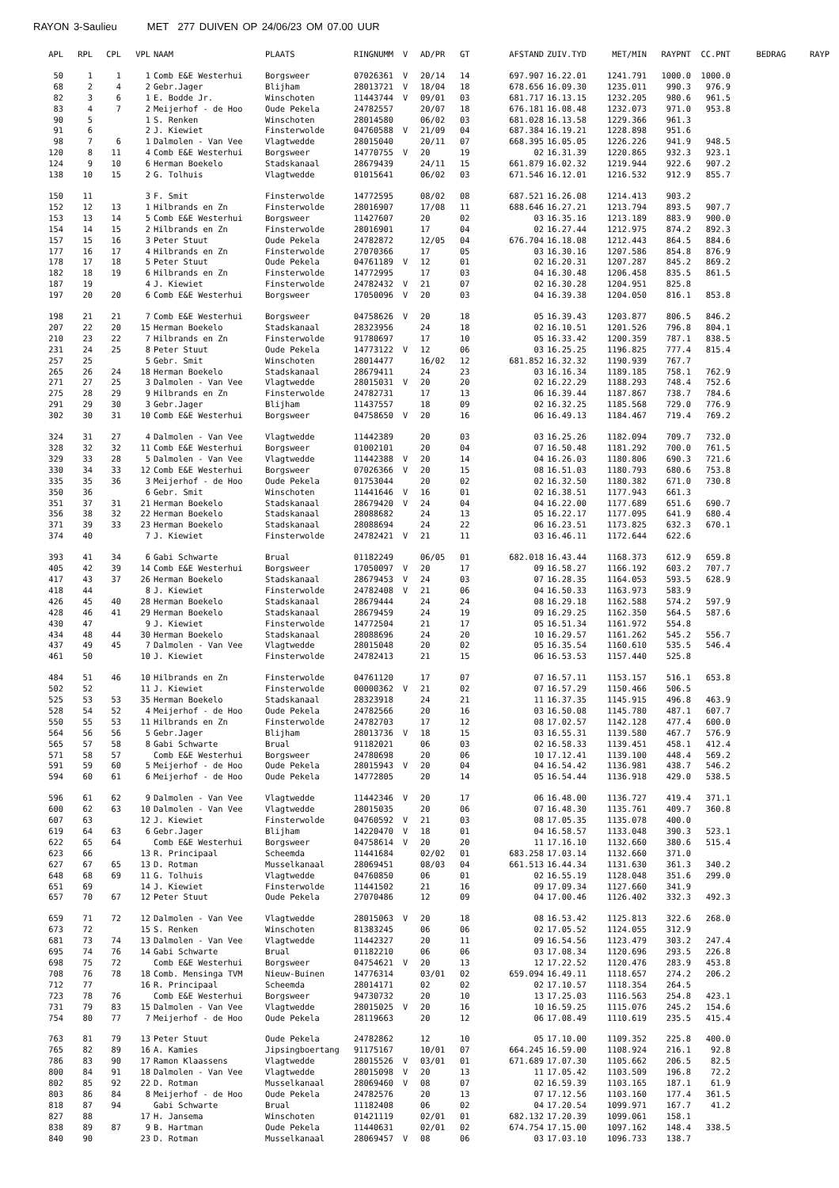RAYON 3-Saulieu MET 277 DUIVEN OP 24/06/23 OM 07.00 UUR
| APL | RPL | CPL | VPL | NAAM | PLAATS | RINGNUMM | V | AD/PR | GT | AFSTAND | ZUIV.TYD | MET/MIN | RAYPNT | CC.PNT | BEDRAG | RAYP |
| --- | --- | --- | --- | --- | --- | --- | --- | --- | --- | --- | --- | --- | --- | --- | --- | --- |
| 50 | 1 | 1 | 1 | Comb E&E Westerhui | Borgsweer | 07026361 | V | 20/14 | 14 | 697.907 | 16.22.01 | 1241.791 | 1000.0 | 1000.0 | | |
| 68 | 2 | 4 | 2 | Gebr.Jager | Blijham | 28013721 | V | 18/04 | 18 | 678.656 | 16.09.30 | 1235.011 | 990.3 | 976.9 | | |
| 82 | 3 | 6 | 1 | E. Bodde Jr. | Winschoten | 11443744 | V | 09/01 | 03 | 681.717 | 16.13.15 | 1232.205 | 980.6 | 961.5 | | |
| 83 | 4 | 7 | 2 | Meijerhof - de Hoo | Oude Pekela | 24782557 | | 20/07 | 18 | 676.181 | 16.08.48 | 1232.073 | 971.0 | 953.8 | | |
| 90 | 5 | | 1 | S. Renken | Winschoten | 28014580 | | 06/02 | 03 | 681.028 | 16.13.58 | 1229.366 | 961.3 | | | |
| 91 | 6 | | 2 | J. Kiewiet | Finsterwolde | 04760588 | V | 21/09 | 04 | 687.384 | 16.19.21 | 1228.898 | 951.6 | | | |
| 98 | 7 | 6 | 1 | Dalmolen - Van Vee | Vlagtwedde | 28015040 | | 20/11 | 07 | 668.395 | 16.05.05 | 1226.226 | 941.9 | 948.5 | | |
| 120 | 8 | 11 | 4 | Comb E&E Westerhui | Borgsweer | 14770755 | V | 20 | 19 | 02 | 16.31.39 | 1220.865 | 932.3 | 923.1 | | |
| 124 | 9 | 10 | 6 | Herman Boekelo | Stadskanaal | 28679439 | | 24/11 | 15 | 661.879 | 16.02.32 | 1219.944 | 922.6 | 907.2 | | |
| 138 | 10 | 15 | 2 | G. Tolhuis | Vlagtwedde | 01015641 | | 06/02 | 03 | 671.546 | 16.12.01 | 1216.532 | 912.9 | 855.7 | | |
| 150 | 11 | | 3 | F. Smit | Finsterwolde | 14772595 | | 08/02 | 08 | 687.521 | 16.26.08 | 1214.413 | 903.2 | | | |
| 152 | 12 | 13 | 1 | Hilbrands en Zn | Finsterwolde | 28016907 | | 17/08 | 11 | 688.646 | 16.27.21 | 1213.794 | 893.5 | 907.7 | | |
| 153 | 13 | 14 | 5 | Comb E&E Westerhui | Borgsweer | 11427607 | | 20 | 02 | 03 | 16.35.16 | 1213.189 | 883.9 | 900.0 | | |
| 154 | 14 | 15 | 2 | Hilbrands en Zn | Finsterwolde | 28016901 | | 17 | 04 | 02 | 16.27.44 | 1212.975 | 874.2 | 892.3 | | |
| 157 | 15 | 16 | 3 | Peter Stuut | Oude Pekela | 24782872 | | 12/05 | 04 | 676.704 | 16.18.08 | 1212.443 | 864.5 | 884.6 | | |
| 177 | 16 | 17 | 4 | Hilbrands en Zn | Finsterwolde | 27070366 | | 17 | 05 | 03 | 16.30.16 | 1207.586 | 854.8 | 876.9 | | |
| 178 | 17 | 18 | 5 | Peter Stuut | Oude Pekela | 04761189 | V | 12 | 01 | 02 | 16.20.31 | 1207.287 | 845.2 | 869.2 | | |
| 182 | 18 | 19 | 6 | Hilbrands en Zn | Finsterwolde | 14772995 | | 17 | 03 | 04 | 16.30.48 | 1206.458 | 835.5 | 861.5 | | |
| 187 | 19 | | 4 | J. Kiewiet | Finsterwolde | 24782432 | V | 21 | 07 | 02 | 16.30.28 | 1204.951 | 825.8 | | | |
| 197 | 20 | 20 | 6 | Comb E&E Westerhui | Borgsweer | 17050096 | V | 20 | 03 | 04 | 16.39.38 | 1204.050 | 816.1 | 853.8 | | |
| 198 | 21 | 21 | 7 | Comb E&E Westerhui | Borgsweer | 04758626 | V | 20 | 18 | 05 | 16.39.43 | 1203.877 | 806.5 | 846.2 | | |
| 207 | 22 | 20 | 15 | Herman Boekelo | Stadskanaal | 28323956 | | 24 | 18 | 02 | 16.10.51 | 1201.526 | 796.8 | 804.1 | | |
| 210 | 23 | 22 | 7 | Hilbrands en Zn | Finsterwolde | 91780697 | | 17 | 10 | 05 | 16.33.42 | 1200.359 | 787.1 | 838.5 | | |
| 231 | 24 | 25 | 8 | Peter Stuut | Oude Pekela | 14773122 | V | 12 | 06 | 03 | 16.25.25 | 1196.825 | 777.4 | 815.4 | | |
| 257 | 25 | | 5 | Gebr. Smit | Winschoten | 28014477 | | 16/02 | 12 | 681.852 | 16.32.32 | 1190.939 | 767.7 | | | |
| 265 | 26 | 24 | 18 | Herman Boekelo | Stadskanaal | 28679411 | | 24 | 23 | 03 | 16.16.34 | 1189.185 | 758.1 | 762.9 | | |
| 271 | 27 | 25 | 3 | Dalmolen - Van Vee | Vlagtwedde | 28015031 | V | 20 | 20 | 02 | 16.22.29 | 1188.293 | 748.4 | 752.6 | | |
| 275 | 28 | 29 | 9 | Hilbrands en Zn | Finsterwolde | 24782731 | | 17 | 13 | 06 | 16.39.44 | 1187.867 | 738.7 | 784.6 | | |
| 291 | 29 | 30 | 3 | Gebr.Jager | Blijham | 11437557 | | 18 | 09 | 02 | 16.32.25 | 1185.568 | 729.0 | 776.9 | | |
| 302 | 30 | 31 | 10 | Comb E&E Westerhui | Borgsweer | 04758650 | V | 20 | 16 | 06 | 16.49.13 | 1184.467 | 719.4 | 769.2 | | |
| 324 | 31 | 27 | 4 | Dalmolen - Van Vee | Vlagtwedde | 11442389 | | 20 | 03 | 03 | 16.25.26 | 1182.094 | 709.7 | 732.0 | | |
| 328 | 32 | 32 | 11 | Comb E&E Westerhui | Borgsweer | 01002101 | | 20 | 04 | 07 | 16.50.48 | 1181.292 | 700.0 | 761.5 | | |
| 329 | 33 | 28 | 5 | Dalmolen - Van Vee | Vlagtwedde | 11442388 | V | 20 | 14 | 04 | 16.26.03 | 1180.806 | 690.3 | 721.6 | | |
| 330 | 34 | 33 | 12 | Comb E&E Westerhui | Borgsweer | 07026366 | V | 20 | 15 | 08 | 16.51.03 | 1180.793 | 680.6 | 753.8 | | |
| 335 | 35 | 36 | 3 | Meijerhof - de Hoo | Oude Pekela | 01753044 | | 20 | 02 | 02 | 16.32.50 | 1180.382 | 671.0 | 730.8 | | |
| 350 | 36 | | 6 | Gebr. Smit | Winschoten | 11441646 | V | 16 | 01 | 02 | 16.38.51 | 1177.943 | 661.3 | | | |
| 351 | 37 | 31 | 21 | Herman Boekelo | Stadskanaal | 28679420 | V | 24 | 04 | 04 | 16.22.00 | 1177.689 | 651.6 | 690.7 | | |
| 356 | 38 | 32 | 22 | Herman Boekelo | Stadskanaal | 28088682 | | 24 | 13 | 05 | 16.22.17 | 1177.095 | 641.9 | 680.4 | | |
| 371 | 39 | 33 | 23 | Herman Boekelo | Stadskanaal | 28088694 | | 24 | 22 | 06 | 16.23.51 | 1173.825 | 632.3 | 670.1 | | |
| 374 | 40 | | 7 | J. Kiewiet | Finsterwolde | 24782421 | V | 21 | 11 | 03 | 16.46.11 | 1172.644 | 622.6 | | | |
| 393 | 41 | 34 | 6 | Gabi Schwarte | Brual | 01182249 | | 06/05 | 01 | 682.018 | 16.43.44 | 1168.373 | 612.9 | 659.8 | | |
| 405 | 42 | 39 | 14 | Comb E&E Westerhui | Borgsweer | 17050097 | V | 20 | 17 | 09 | 16.58.27 | 1166.192 | 603.2 | 707.7 | | |
| 417 | 43 | 37 | 26 | Herman Boekelo | Stadskanaal | 28679453 | V | 24 | 03 | 07 | 16.28.35 | 1164.053 | 593.5 | 628.9 | | |
| 418 | 44 | | 8 | J. Kiewiet | Finsterwolde | 24782408 | V | 21 | 06 | 04 | 16.50.33 | 1163.973 | 583.9 | | | |
| 426 | 45 | 40 | 28 | Herman Boekelo | Stadskanaal | 28679444 | | 24 | 24 | 08 | 16.29.18 | 1162.588 | 574.2 | 597.9 | | |
| 428 | 46 | 41 | 29 | Herman Boekelo | Stadskanaal | 28679459 | | 24 | 19 | 09 | 16.29.25 | 1162.350 | 564.5 | 587.6 | | |
| 430 | 47 | | 9 | J. Kiewiet | Finsterwolde | 14772504 | | 21 | 17 | 05 | 16.51.34 | 1161.972 | 554.8 | | | |
| 434 | 48 | 44 | 30 | Herman Boekelo | Stadskanaal | 28088696 | | 24 | 20 | 10 | 16.29.57 | 1161.262 | 545.2 | 556.7 | | |
| 437 | 49 | 45 | 7 | Dalmolen - Van Vee | Vlagtwedde | 28015048 | | 20 | 02 | 05 | 16.35.54 | 1160.610 | 535.5 | 546.4 | | |
| 461 | 50 | | 10 | J. Kiewiet | Finsterwolde | 24782413 | | 21 | 15 | 06 | 16.53.53 | 1157.440 | 525.8 | | | |
| 484 | 51 | 46 | 10 | Hilbrands en Zn | Finsterwolde | 04761120 | | 17 | 07 | 07 | 16.57.11 | 1153.157 | 516.1 | 653.8 | | |
| 502 | 52 | | 11 | J. Kiewiet | Finsterwolde | 00000362 | V | 21 | 02 | 07 | 16.57.29 | 1150.466 | 506.5 | | | |
| 525 | 53 | 53 | 35 | Herman Boekelo | Stadskanaal | 28323918 | | 24 | 21 | 11 | 16.37.35 | 1145.915 | 496.8 | 463.9 | | |
| 528 | 54 | 52 | 4 | Meijerhof - de Hoo | Oude Pekela | 24782566 | | 20 | 16 | 03 | 16.50.08 | 1145.780 | 487.1 | 607.7 | | |
| 550 | 55 | 53 | 11 | Hilbrands en Zn | Finsterwolde | 24782703 | | 17 | 12 | 08 | 17.02.57 | 1142.128 | 477.4 | 600.0 | | |
| 564 | 56 | 56 | 5 | Gebr.Jager | Blijham | 28013736 | V | 18 | 15 | 03 | 16.55.31 | 1139.580 | 467.7 | 576.9 | | |
| 565 | 57 | 58 | 8 | Gabi Schwarte | Brual | 91182021 | | 06 | 03 | 02 | 16.58.33 | 1139.451 | 458.1 | 412.4 | | |
| 571 | 58 | 57 | | Comb E&E Westerhui | Borgsweer | 24780698 | | 20 | 06 | 10 | 17.12.41 | 1139.100 | 448.4 | 569.2 | | |
| 591 | 59 | 60 | 5 | Meijerhof - de Hoo | Oude Pekela | 28015943 | V | 20 | 04 | 04 | 16.54.42 | 1136.981 | 438.7 | 546.2 | | |
| 594 | 60 | 61 | 6 | Meijerhof - de Hoo | Oude Pekela | 14772805 | | 20 | 14 | 05 | 16.54.44 | 1136.918 | 429.0 | 538.5 | | |
| 596 | 61 | 62 | 9 | Dalmolen - Van Vee | Vlagtwedde | 11442346 | V | 20 | 17 | 06 | 16.48.00 | 1136.727 | 419.4 | 371.1 | | |
| 600 | 62 | 63 | 10 | Dalmolen - Van Vee | Vlagtwedde | 28015035 | | 20 | 06 | 07 | 16.48.30 | 1135.761 | 409.7 | 360.8 | | |
| 607 | 63 | | 12 | J. Kiewiet | Finsterwolde | 04760592 | V | 21 | 03 | 08 | 17.05.35 | 1135.078 | 400.0 | | | |
| 619 | 64 | 63 | 6 | Gebr.Jager | Blijham | 14220470 | V | 18 | 01 | 04 | 16.58.57 | 1133.048 | 390.3 | 523.1 | | |
| 622 | 65 | 64 | | Comb E&E Westerhui | Borgsweer | 04758614 | V | 20 | 20 | 11 | 17.16.10 | 1132.660 | 380.6 | 515.4 | | |
| 623 | 66 | | 13 | R. Principaal | Scheemda | 11441684 | | 02/02 | 01 | 683.258 | 17.03.14 | 1132.660 | 371.0 | | | |
| 627 | 67 | 65 | 13 | D. Rotman | Musselkanaal | 28069451 | | 08/03 | 04 | 661.513 | 16.44.34 | 1131.630 | 361.3 | 340.2 | | |
| 648 | 68 | 69 | 11 | G. Tolhuis | Vlagtwedde | 04760850 | | 06 | 01 | 02 | 16.55.19 | 1128.048 | 351.6 | 299.0 | | |
| 651 | 69 | | 14 | J. Kiewiet | Finsterwolde | 11441502 | | 21 | 16 | 09 | 17.09.34 | 1127.660 | 341.9 | | | |
| 657 | 70 | 67 | 12 | Peter Stuut | Oude Pekela | 27070486 | | 12 | 09 | 04 | 17.00.46 | 1126.402 | 332.3 | 492.3 | | |
| 659 | 71 | 72 | 12 | Dalmolen - Van Vee | Vlagtwedde | 28015063 | V | 20 | 18 | 08 | 16.53.42 | 1125.813 | 322.6 | 268.0 | | |
| 673 | 72 | | 15 | S. Renken | Winschoten | 81383245 | | 06 | 06 | 02 | 17.05.52 | 1124.055 | 312.9 | | | |
| 681 | 73 | 74 | 13 | Dalmolen - Van Vee | Vlagtwedde | 11442327 | | 20 | 11 | 09 | 16.54.56 | 1123.479 | 303.2 | 247.4 | | |
| 695 | 74 | 76 | 14 | Gabi Schwarte | Brual | 01182210 | | 06 | 06 | 03 | 17.08.34 | 1120.696 | 293.5 | 226.8 | | |
| 698 | 75 | 72 | | Comb E&E Westerhui | Borgsweer | 04754621 | V | 20 | 13 | 12 | 17.22.52 | 1120.476 | 283.9 | 453.8 | | |
| 708 | 76 | 78 | 18 | Comb. Mensinga TVM | Nieuw-Buinen | 14776314 | | 03/01 | 02 | 659.094 | 16.49.11 | 1118.657 | 274.2 | 206.2 | | |
| 712 | 77 | | 16 | R. Principaal | Scheemda | 28014171 | | 02 | 02 | 02 | 17.10.57 | 1118.354 | 264.5 | | | |
| 723 | 78 | 76 | | Comb E&E Westerhui | Borgsweer | 94730732 | | 20 | 10 | 13 | 17.25.03 | 1116.563 | 254.8 | 423.1 | | |
| 731 | 79 | 83 | 15 | Dalmolen - Van Vee | Vlagtwedde | 28015025 | V | 20 | 16 | 10 | 16.59.25 | 1115.076 | 245.2 | 154.6 | | |
| 754 | 80 | 77 | 7 | Meijerhof - de Hoo | Oude Pekela | 28119663 | | 20 | 12 | 06 | 17.08.49 | 1110.619 | 235.5 | 415.4 | | |
| 763 | 81 | 79 | 13 | Peter Stuut | Oude Pekela | 24782862 | | 12 | 10 | 05 | 17.10.00 | 1109.352 | 225.8 | 400.0 | | |
| 765 | 82 | 89 | 16 | A. Kamies | Jipsingboertang | 91175167 | | 10/01 | 07 | 664.245 | 16.59.00 | 1108.924 | 216.1 | 92.8 | | |
| 786 | 83 | 90 | 17 | Ramon Klaassens | Vlagtwedde | 28015526 | V | 03/01 | 01 | 671.689 | 17.07.30 | 1105.662 | 206.5 | 82.5 | | |
| 800 | 84 | 91 | 18 | Dalmolen - Van Vee | Vlagtwedde | 28015098 | V | 20 | 13 | 11 | 17.05.42 | 1103.509 | 196.8 | 72.2 | | |
| 802 | 85 | 92 | 22 | D. Rotman | Musselkanaal | 28069460 | V | 08 | 07 | 02 | 16.59.39 | 1103.165 | 187.1 | 61.9 | | |
| 803 | 86 | 84 | 8 | Meijerhof - de Hoo | Oude Pekela | 24782576 | | 20 | 13 | 07 | 17.12.56 | 1103.160 | 177.4 | 361.5 | | |
| 818 | 87 | 94 | | Gabi Schwarte | Brual | 11182408 | | 06 | 02 | 04 | 17.20.54 | 1099.971 | 167.7 | 41.2 | | |
| 827 | 88 | | 17 | H. Jansema | Winschoten | 01421119 | | 02/01 | 01 | 682.132 | 17.20.39 | 1099.061 | 158.1 | | | |
| 838 | 89 | 87 | 9 | B. Hartman | Oude Pekela | 11440631 | | 02/01 | 02 | 674.754 | 17.15.00 | 1097.162 | 148.4 | 338.5 | | |
| 840 | 90 | | 23 | D. Rotman | Musselkanaal | 28069457 | V | 08 | 06 | 03 | 17.03.10 | 1096.733 | 138.7 | | | |